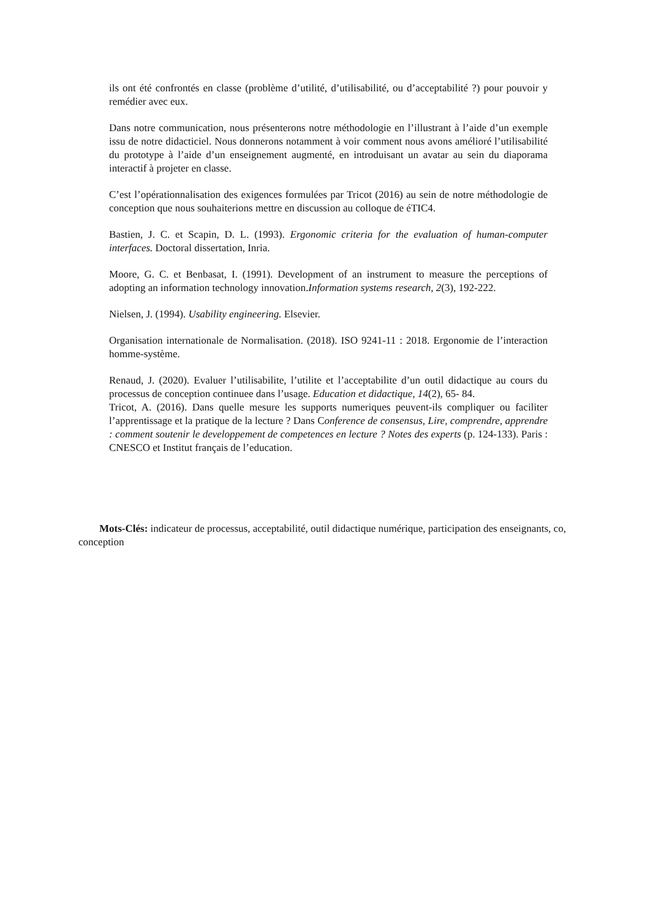ils ont été confrontés en classe (problème d’utilité, d’utilisabilité, ou d’acceptabilité ?) pour pouvoir y remédier avec eux.
Dans notre communication, nous présenterons notre méthodologie en l’illustrant à l’aide d’un exemple issu de notre didacticiel. Nous donnerons notamment à voir comment nous avons amélioré l’utilisabilité du prototype à l’aide d’un enseignement augmenté, en introduisant un avatar au sein du diaporama interactif à projeter en classe.
C’est l’opérationnalisation des exigences formulées par Tricot (2016) au sein de notre méthodologie de conception que nous souhaiterions mettre en discussion au colloque de éTIC4.
Bastien, J. C. et Scapin, D. L. (1993). Ergonomic criteria for the evaluation of human-computer interfaces. Doctoral dissertation, Inria.
Moore, G. C. et Benbasat, I. (1991). Development of an instrument to measure the perceptions of adopting an information technology innovation.Information systems research, 2(3), 192-222.
Nielsen, J. (1994). Usability engineering. Elsevier.
Organisation internationale de Normalisation. (2018). ISO 9241-11 : 2018. Ergonomie de l’interaction homme-système.
Renaud, J. (2020). Evaluer l’utilisabilite, l’utilite et l’acceptabilite d’un outil didactique au cours du processus de conception continuee dans l’usage. Education et didactique, 14(2), 65- 84.
Tricot, A. (2016). Dans quelle mesure les supports numeriques peuvent-ils compliquer ou faciliter l’apprentissage et la pratique de la lecture ? Dans Conference de consensus, Lire, comprendre, apprendre : comment soutenir le developpement de competences en lecture ? Notes des experts (p. 124-133). Paris : CNESCO et Institut français de l’education.
Mots-Clés: indicateur de processus, acceptabilité, outil didactique numérique, participation des enseignants, co, conception